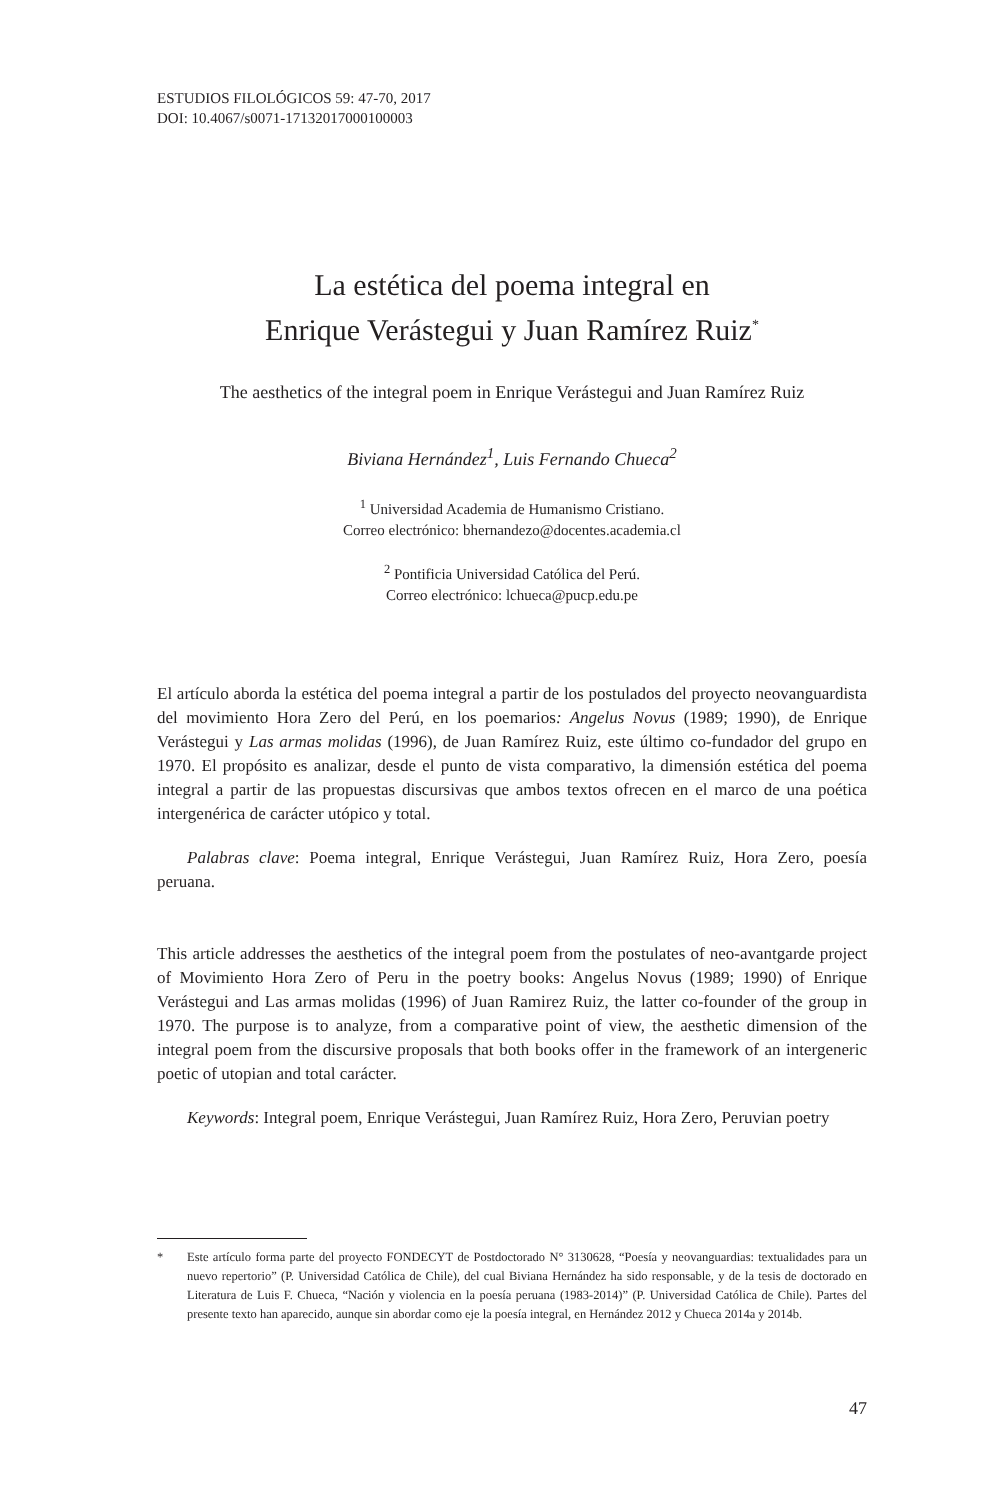ESTUDIOS FILOLÓGICOS 59: 47-70, 2017
DOI: 10.4067/s0071-17132017000100003
La estética del poema integral en
Enrique Verástegui y Juan Ramírez Ruiz<sup>*</sup>
The aesthetics of the integral poem in Enrique Verástegui and Juan Ramírez Ruiz
Biviana Hernández<sup>1</sup>, Luis Fernando Chueca<sup>2</sup>
<sup>1</sup> Universidad Academia de Humanismo Cristiano.
Correo electrónico: bhernandezo@docentes.academia.cl
<sup>2</sup> Pontificia Universidad Católica del Perú.
Correo electrónico: lchueca@pucp.edu.pe
El artículo aborda la estética del poema integral a partir de los postulados del proyecto neovanguardista del movimiento Hora Zero del Perú, en los poemarios: Angelus Novus (1989; 1990), de Enrique Verástegui y Las armas molidas (1996), de Juan Ramírez Ruiz, este último co-fundador del grupo en 1970. El propósito es analizar, desde el punto de vista comparativo, la dimensión estética del poema integral a partir de las propuestas discursivas que ambos textos ofrecen en el marco de una poética intergenérica de carácter utópico y total.
Palabras clave: Poema integral, Enrique Verástegui, Juan Ramírez Ruiz, Hora Zero, poesía peruana.
This article addresses the aesthetics of the integral poem from the postulates of neo-avantgarde project of Movimiento Hora Zero of Peru in the poetry books: Angelus Novus (1989; 1990) of Enrique Verástegui and Las armas molidas (1996) of Juan Ramirez Ruiz, the latter co-founder of the group in 1970. The purpose is to analyze, from a comparative point of view, the aesthetic dimension of the integral poem from the discursive proposals that both books offer in the framework of an intergeneric poetic of utopian and total carácter.
Keywords: Integral poem, Enrique Verástegui, Juan Ramírez Ruiz, Hora Zero, Peruvian poetry
* Este artículo forma parte del proyecto FONDECYT de Postdoctorado N° 3130628, “Poesía y neovanguardias: textualidades para un nuevo repertorio” (P. Universidad Católica de Chile), del cual Biviana Hernández ha sido responsable, y de la tesis de doctorado en Literatura de Luis F. Chueca, “Nación y violencia en la poesía peruana (1983-2014)” (P. Universidad Católica de Chile). Partes del presente texto han aparecido, aunque sin abordar como eje la poesía integral, en Hernández 2012 y Chueca 2014a y 2014b.
47